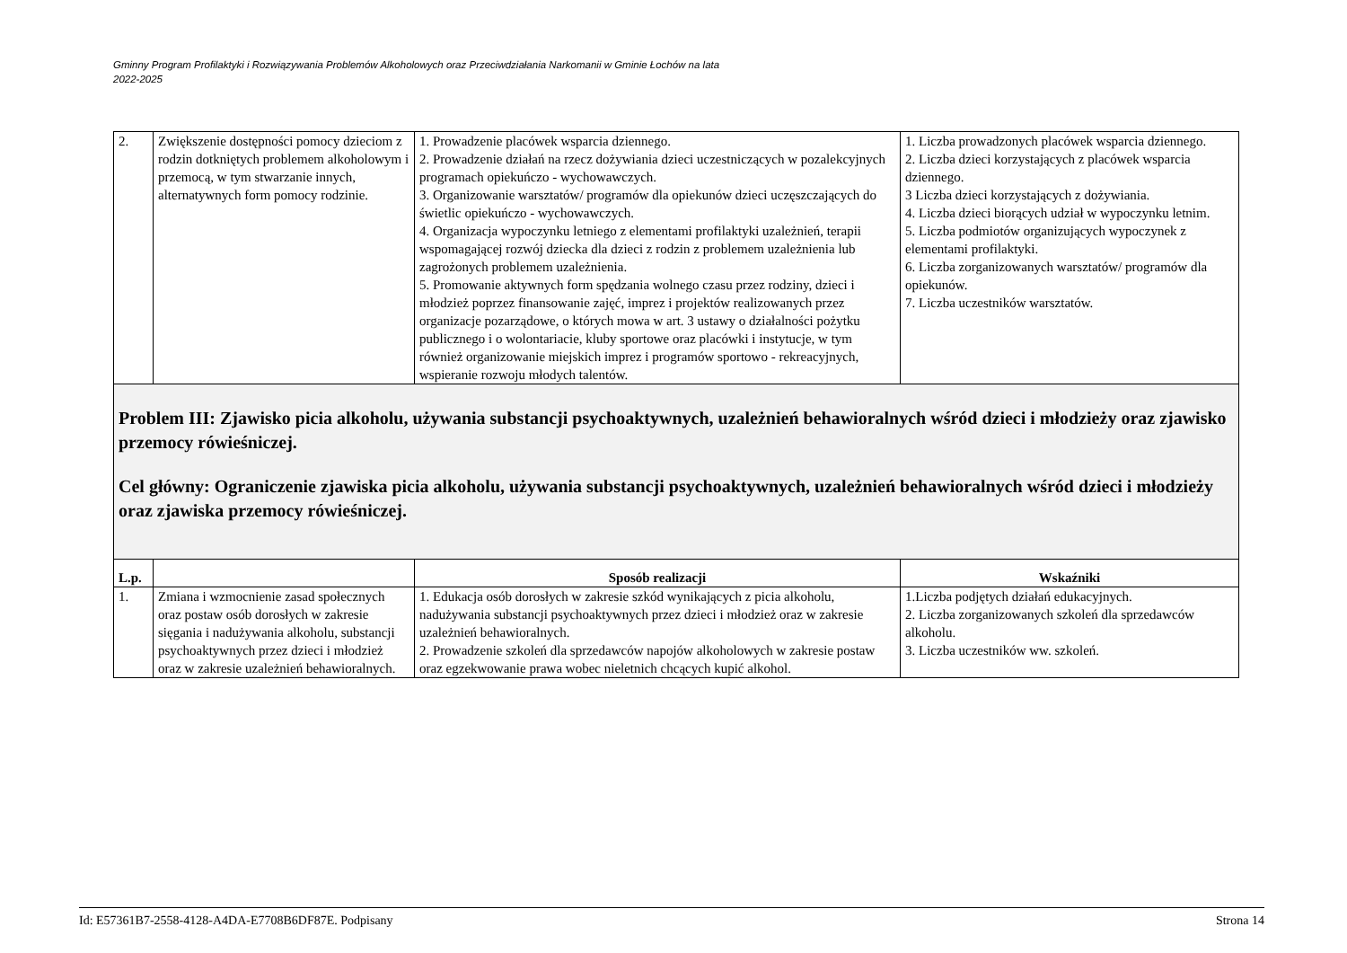Gminny Program Profilaktyki i Rozwiązywania Problemów Alkoholowych oraz Przeciwdziałania Narkomanii w Gminie Łochów na lata
2022-2025
| 2. | Zwiększenie dostępności pomocy dzieciom z rodzin dotkniętych problemem alkoholowym i przemocą, w tym stwarzanie innych, alternatywnych form pomocy rodzinie. | 1. Prowadzenie placówek wsparcia dziennego. 2. Prowadzenie działań na rzecz dożywiania dzieci uczestniczących w pozalekcyjnych programach opiekuńczo - wychowawczych. 3. Organizowanie warsztatów/ programów dla opiekunów dzieci uczęszczających do świetlic opiekuńczo - wychowawczych. 4. Organizacja wypoczynku letniego z elementami profilaktyki uzależnień, terapii wspomagającej rozwój dziecka dla dzieci z rodzin z problemem uzależnienia lub zagrożonych problemem uzależnienia. 5. Promowanie aktywnych form spędzania wolnego czasu przez rodziny, dzieci i młodzież poprzez finansowanie zajęć, imprez i projektów realizowanych przez organizacje pozarządowe, o których mowa w art. 3 ustawy o działalności pożytku publicznego i o wolontariacie, kluby sportowe oraz placówki i instytucje, w tym również organizowanie miejskich imprez i programów sportowo - rekreacyjnych, wspieranie rozwoju młodych talentów. | 1. Liczba prowadzonych placówek wsparcia dziennego. 2. Liczba dzieci korzystających z placówek wsparcia dziennego. 3 Liczba dzieci korzystających z dożywiania. 4. Liczba dzieci biorących udział w wypoczynku letnim. 5. Liczba podmiotów organizujących wypoczynek z elementami profilaktyki. 6. Liczba zorganizowanych warsztatów/ programów dla opiekunów. 7. Liczba uczestników warsztatów. |
| Problem III: Zjawisko picia alkoholu, używania substancji psychoaktywnych, uzależnień behawioralnych wśród dzieci i młodzieży oraz zjawisko przemocy rówieśniczej. Cel główny: Ograniczenie zjawiska picia alkoholu, używania substancji psychoaktywnych, uzależnień behawioralnych wśród dzieci i młodzieży oraz zjawiska przemocy rówieśniczej. | | | |
| L.p. | | Sposób realizacji | Wskaźniki |
| 1. | Zmiana i wzmocnienie zasad społecznych oraz postaw osób dorosłych w zakresie sięgania i nadużywania alkoholu, substancji psychoaktywnych przez dzieci i młodzież oraz w zakresie uzależnień behawioralnych. | 1. Edukacja osób dorosłych w zakresie szkód wynikających z picia alkoholu, nadużywania substancji psychoaktywnych przez dzieci i młodzież oraz w zakresie uzależnień behawioralnych. 2. Prowadzenie szkoleń dla sprzedawców napojów alkoholowych w zakresie postaw oraz egzekwowanie prawa wobec nieletnich chcących kupić alkohol. | 1.Liczba podjętych działań edukacyjnych. 2. Liczba zorganizowanych szkoleń dla sprzedawców alkoholu. 3. Liczba uczestników ww. szkoleń. |
Id: E57361B7-2558-4128-A4DA-E7708B6DF87E. Podpisany Strona 14